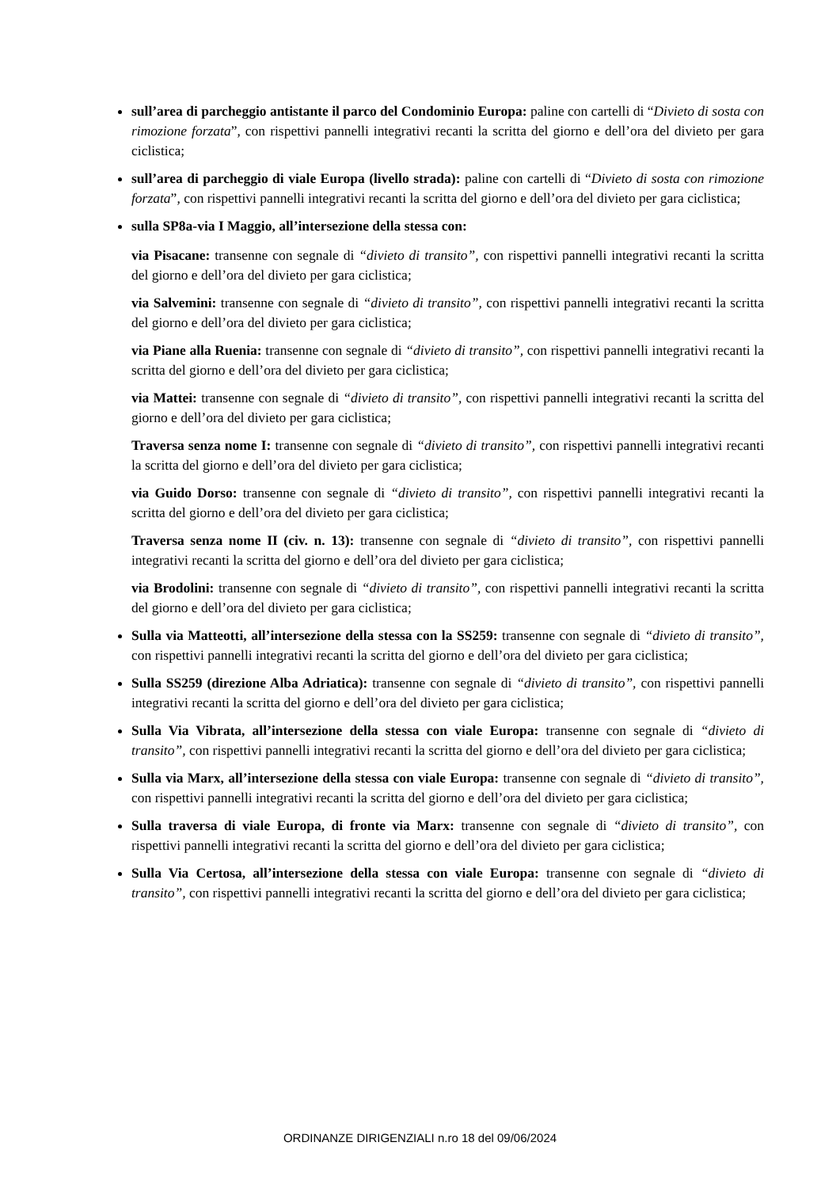sull’area di parcheggio antistante il parco del Condominio Europa: paline con cartelli di “Divieto di sosta con rimozione forzata”, con rispettivi pannelli integrativi recanti la scritta del giorno e dell’ora del divieto per gara ciclistica;
sull’area di parcheggio di viale Europa (livello strada): paline con cartelli di “Divieto di sosta con rimozione forzata”, con rispettivi pannelli integrativi recanti la scritta del giorno e dell’ora del divieto per gara ciclistica;
sulla SP8a-via I Maggio, all’intersezione della stessa con:
via Pisacane: transenne con segnale di “divieto di transito”, con rispettivi pannelli integrativi recanti la scritta del giorno e dell’ora del divieto per gara ciclistica;
via Salvemini: transenne con segnale di “divieto di transito”, con rispettivi pannelli integrativi recanti la scritta del giorno e dell’ora del divieto per gara ciclistica;
via Piane alla Ruenia: transenne con segnale di “divieto di transito”, con rispettivi pannelli integrativi recanti la scritta del giorno e dell’ora del divieto per gara ciclistica;
via Mattei: transenne con segnale di “divieto di transito”, con rispettivi pannelli integrativi recanti la scritta del giorno e dell’ora del divieto per gara ciclistica;
Traversa senza nome I: transenne con segnale di “divieto di transito”, con rispettivi pannelli integrativi recanti la scritta del giorno e dell’ora del divieto per gara ciclistica;
via Guido Dorso: transenne con segnale di “divieto di transito”, con rispettivi pannelli integrativi recanti la scritta del giorno e dell’ora del divieto per gara ciclistica;
Traversa senza nome II (civ. n. 13): transenne con segnale di “divieto di transito”, con rispettivi pannelli integrativi recanti la scritta del giorno e dell’ora del divieto per gara ciclistica;
via Brodolini: transenne con segnale di “divieto di transito”, con rispettivi pannelli integrativi recanti la scritta del giorno e dell’ora del divieto per gara ciclistica;
Sulla via Matteotti, all’intersezione della stessa con la SS259: transenne con segnale di “divieto di transito”, con rispettivi pannelli integrativi recanti la scritta del giorno e dell’ora del divieto per gara ciclistica;
Sulla SS259 (direzione Alba Adriatica): transenne con segnale di “divieto di transito”, con rispettivi pannelli integrativi recanti la scritta del giorno e dell’ora del divieto per gara ciclistica;
Sulla Via Vibrata, all’intersezione della stessa con viale Europa: transenne con segnale di “divieto di transito”, con rispettivi pannelli integrativi recanti la scritta del giorno e dell’ora del divieto per gara ciclistica;
Sulla via Marx, all’intersezione della stessa con viale Europa: transenne con segnale di “divieto di transito”, con rispettivi pannelli integrativi recanti la scritta del giorno e dell’ora del divieto per gara ciclistica;
Sulla traversa di viale Europa, di fronte via Marx: transenne con segnale di “divieto di transito”, con rispettivi pannelli integrativi recanti la scritta del giorno e dell’ora del divieto per gara ciclistica;
Sulla Via Certosa, all’intersezione della stessa con viale Europa: transenne con segnale di “divieto di transito”, con rispettivi pannelli integrativi recanti la scritta del giorno e dell’ora del divieto per gara ciclistica;
ORDINANZE DIRIGENZIALI n.ro 18 del 09/06/2024